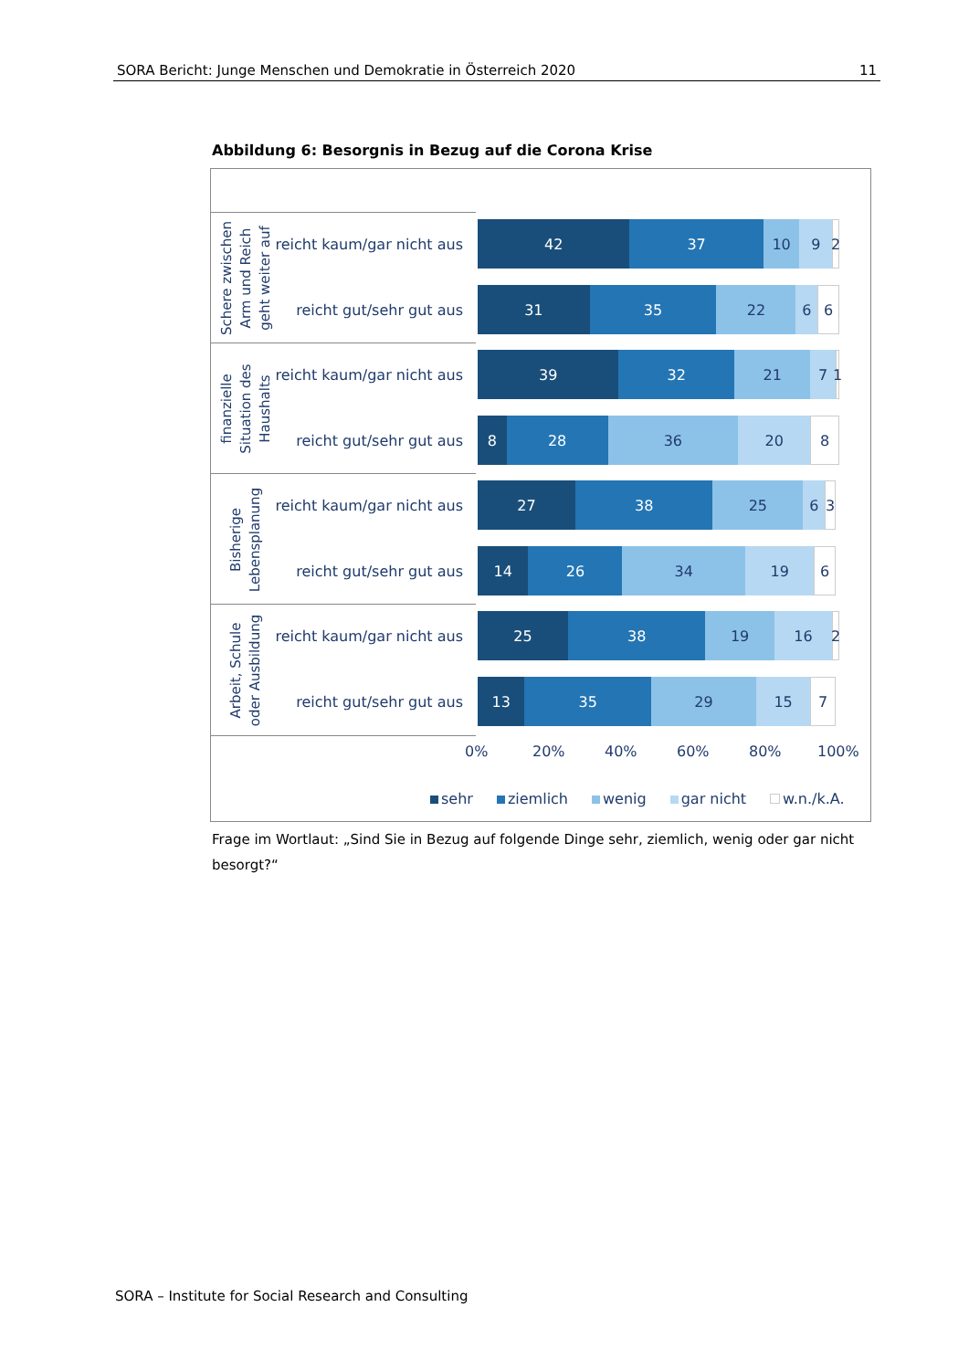SORA Bericht: Junge Menschen und Demokratie in Österreich 2020 11
Abbildung 6: Besorgnis in Bezug auf die Corona Krise
Schere zwischen
Arm und Reich
geht weiter auf
reicht kaum/gar nicht aus
reicht gut/sehr gut aus
finanzielle
Situation des
Haushalts
reicht kaum/gar nicht aus
reicht gut/sehr gut aus
Bisherige
Lebensplanung
reicht kaum/gar nicht aus
reicht gut/sehr gut aus
Arbeit, Schule
oder Ausbildung
reicht kaum/gar nicht aus
reicht gut/sehr gut aus
42 37 10 9 2
31 35 22 6 6
39 32 21 7 1
8 28 36 20 8
27 38 25 6 3
14 26 34 19 6
25 38 19 16 2
13 35 29 15 7
0% 20% 40% 60% 80% 100%
sehr ziemlich wenig gar nicht w.n./k.A.
Frage im Wortlaut: „Sind Sie in Bezug auf folgende Dinge sehr, ziemlich, wenig oder gar nicht besorgt?“
SORA – Institute for Social Research and Consulting